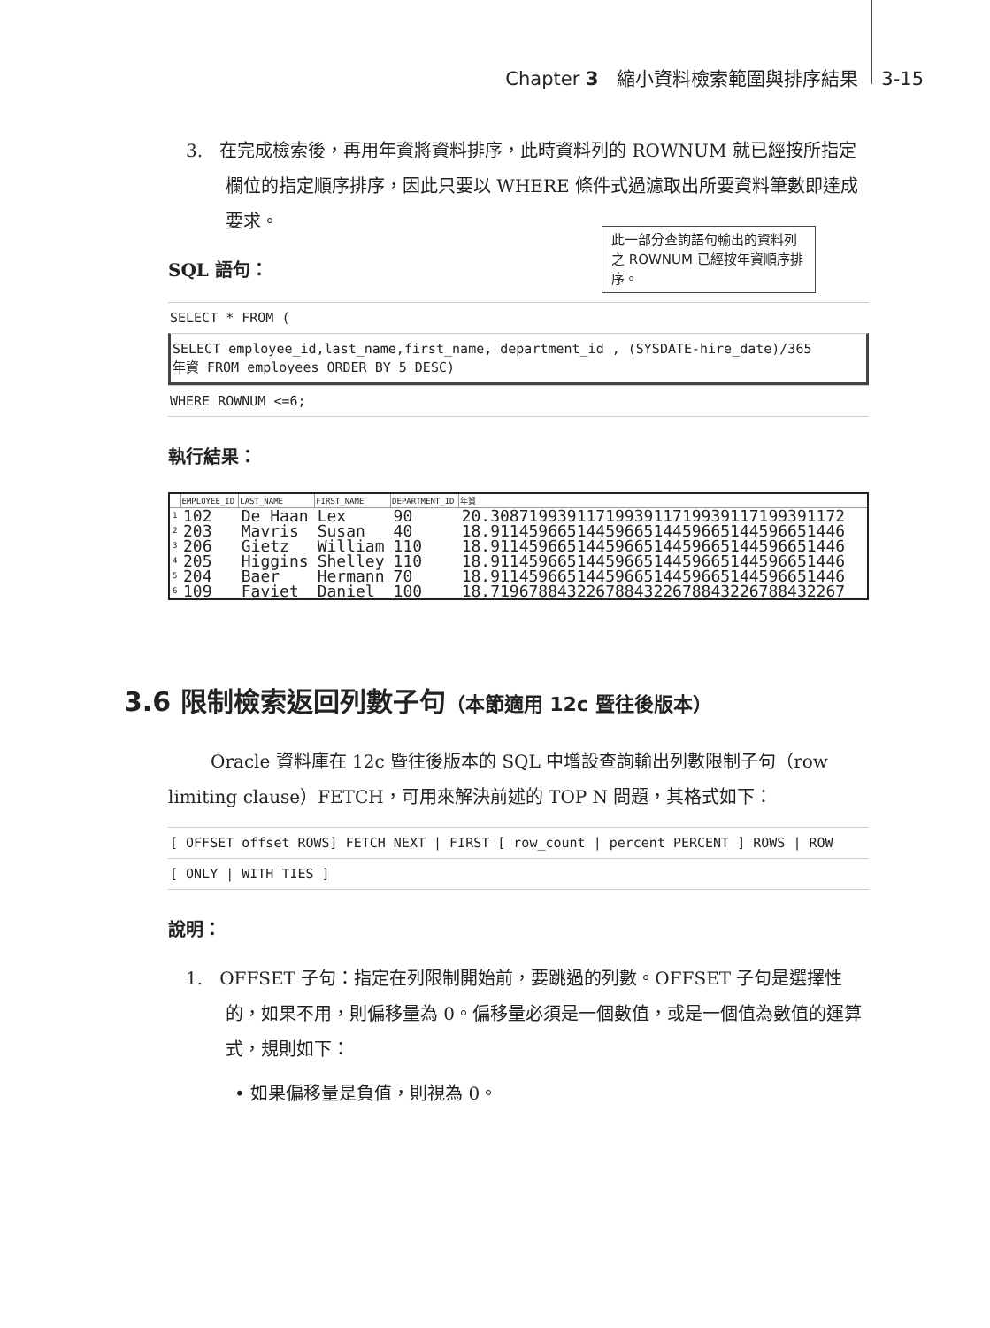Chapter 3 縮小資料檢索範圍與排序結果 3-15
3. 在完成檢索後，再用年資將資料排序，此時資料列的 ROWNUM 就已經按所指定欄位的指定順序排序，因此只要以 WHERE 條件式過濾取出所要資料筆數即達成要求。
SQL 語句：
SELECT * FROM (
SELECT employee_id,last_name,first_name, department_id , (SYSDATE-hire_date)/365
年資 FROM employees ORDER BY 5 DESC)
WHERE ROWNUM <=6;
執行結果：
| | EMPLOYEE_ID | LAST_NAME | FIRST_NAME | DEPARTMENT_ID | 年資 |
| --- | --- | --- | --- | --- | --- |
| 1 | 102 | De Haan | Lex | 90 | 20.3087199391171993911719939117199391172 |
| 2 | 203 | Mavris | Susan | 40 | 18.9114596651445966514459665144596651446 |
| 3 | 206 | Gietz | William | 110 | 18.9114596651445966514459665144596651446 |
| 4 | 205 | Higgins | Shelley | 110 | 18.9114596651445966514459665144596651446 |
| 5 | 204 | Baer | Hermann | 70 | 18.9114596651445966514459665144596651446 |
| 6 | 109 | Faviet | Daniel | 100 | 18.7196788432267884322678843226788432267 |
此一部分查詢語句輸出的資料列之 ROWNUM 已經按年資順序排序。
3.6 限制檢索返回列數子句（本節適用 12c 暨往後版本）
Oracle 資料庫在 12c 暨往後版本的 SQL 中增設查詢輸出列數限制子句（row limiting clause）FETCH，可用來解決前述的 TOP N 問題，其格式如下：
[ OFFSET offset ROWS] FETCH NEXT | FIRST [ row_count | percent PERCENT ] ROWS | ROW
[ ONLY | WITH TIES ]
說明：
1. OFFSET 子句：指定在列限制開始前，要跳過的列數。OFFSET 子句是選擇性的，如果不用，則偏移量為 0。偏移量必須是一個數值，或是一個值為數值的運算式，規則如下：
• 如果偏移量是負值，則視為 0。